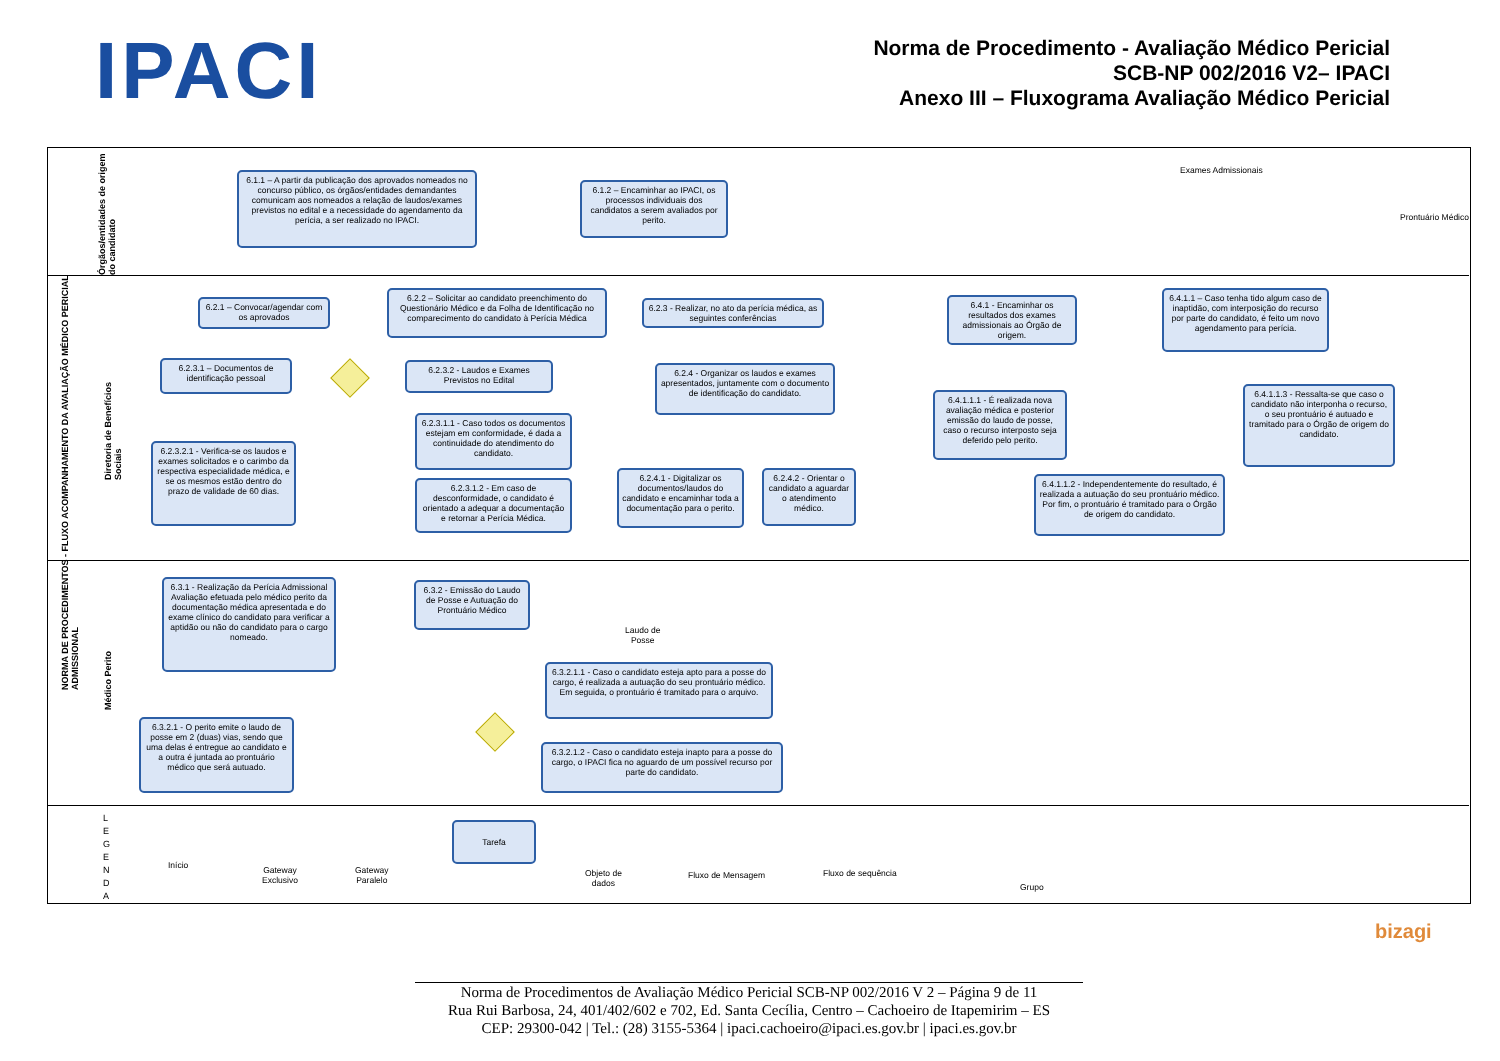IPACI
Norma de Procedimento - Avaliação Médico Pericial
SCB-NP 002/2016 V2– IPACI
Anexo III – Fluxograma Avaliação Médico Pericial
NORMA DE PROCEDIMENTOS - FLUXO ACOMPANHAMENTO DA AVALIAÇÃO MÉDICO PERICIAL ADMISSIONAL
Órgãos/entidades de origem do candidato
Diretoria de Benefícios Sociais
Médico Perito
6.1.1 – A partir da publicação dos aprovados nomeados no concurso público, os órgãos/entidades demandantes comunicam aos nomeados a relação de laudos/exames previstos no edital e a necessidade do agendamento da perícia, a ser realizado no IPACI.
6.1.2 – Encaminhar ao IPACI, os processos individuais dos candidatos a serem avaliados por perito.
Exames Admissionais
Prontuário Médico
6.2.1 – Convocar/agendar com os aprovados
6.2.2 – Solicitar ao candidato preenchimento do Questionário Médico e da Folha de Identificação no comparecimento do candidato à Perícia Médica
6.2.3 - Realizar, no ato da perícia médica, as seguintes conferências
6.2.3.1 – Documentos de identificação pessoal
6.2.3.2 - Laudos e Exames Previstos no Edital
6.2.4 - Organizar os laudos e exames apresentados, juntamente com o documento de identificação do candidato.
6.2.3.1.1 - Caso todos os documentos estejam em conformidade, é dada a continuidade do atendimento do candidato.
6.2.3.2.1 - Verifica-se os laudos e exames solicitados e o carimbo da respectiva especialidade médica, e se os mesmos estão dentro do prazo de validade de 60 dias.
6.2.3.1.2 - Em caso de desconformidade, o candidato é orientado a adequar a documentação e retornar a Perícia Médica.
6.2.4.1 - Digitalizar os documentos/laudos do candidato e encaminhar toda a documentação para o perito.
6.2.4.2 - Orientar o candidato a aguardar o atendimento médico.
6.4.1 - Encaminhar os resultados dos exames admissionais ao Órgão de origem.
6.4.1.1 – Caso tenha tido algum caso de inaptidão, com interposição do recurso por parte do candidato, é feito um novo agendamento para perícia.
6.4.1.1.1 - É realizada nova avaliação médica e posterior emissão do laudo de posse, caso o recurso interposto seja deferido pelo perito.
6.4.1.1.3 - Ressalta-se que caso o candidato não interponha o recurso, o seu prontuário é autuado e tramitado para o Órgão de origem do candidato.
6.4.1.1.2 - Independentemente do resultado, é realizada a autuação do seu prontuário médico. Por fim, o prontuário é tramitado para o Órgão de origem do candidato.
6.3.1 - Realização da Perícia Admissional Avaliação efetuada pelo médico perito da documentação médica apresentada e do exame clínico do candidato para verificar a aptidão ou não do candidato para o cargo nomeado.
6.3.2 - Emissão do Laudo de Posse e Autuação do Prontuário Médico
Laudo de
Posse
6.3.2.1.1 - Caso o candidato esteja apto para a posse do cargo, é realizada a autuação do seu prontuário médico. Em seguida, o prontuário é tramitado para o arquivo.
6.3.2.1 - O perito emite o laudo de posse em 2 (duas) vias, sendo que uma delas é entregue ao candidato e a outra é juntada ao prontuário médico que será autuado.
6.3.2.1.2 - Caso o candidato esteja inapto para a posse do cargo, o IPACI fica no aguardo de um possível recurso por parte do candidato.
L E G E N D A
Início
Gateway
Exclusivo
Gateway
Paralelo
Tarefa
Objeto de
dados
Fluxo de Mensagem Fluxo de sequência
Grupo
bizagi
Norma de Procedimentos de Avaliação Médico Pericial SCB-NP 002/2016 V 2 – Página 9 de 11
Rua Rui Barbosa, 24, 401/402/602 e 702, Ed. Santa Cecília, Centro – Cachoeiro de Itapemirim – ES
CEP: 29300-042 | Tel.: (28) 3155-5364 | ipaci.cachoeiro@ipaci.es.gov.br | ipaci.es.gov.br